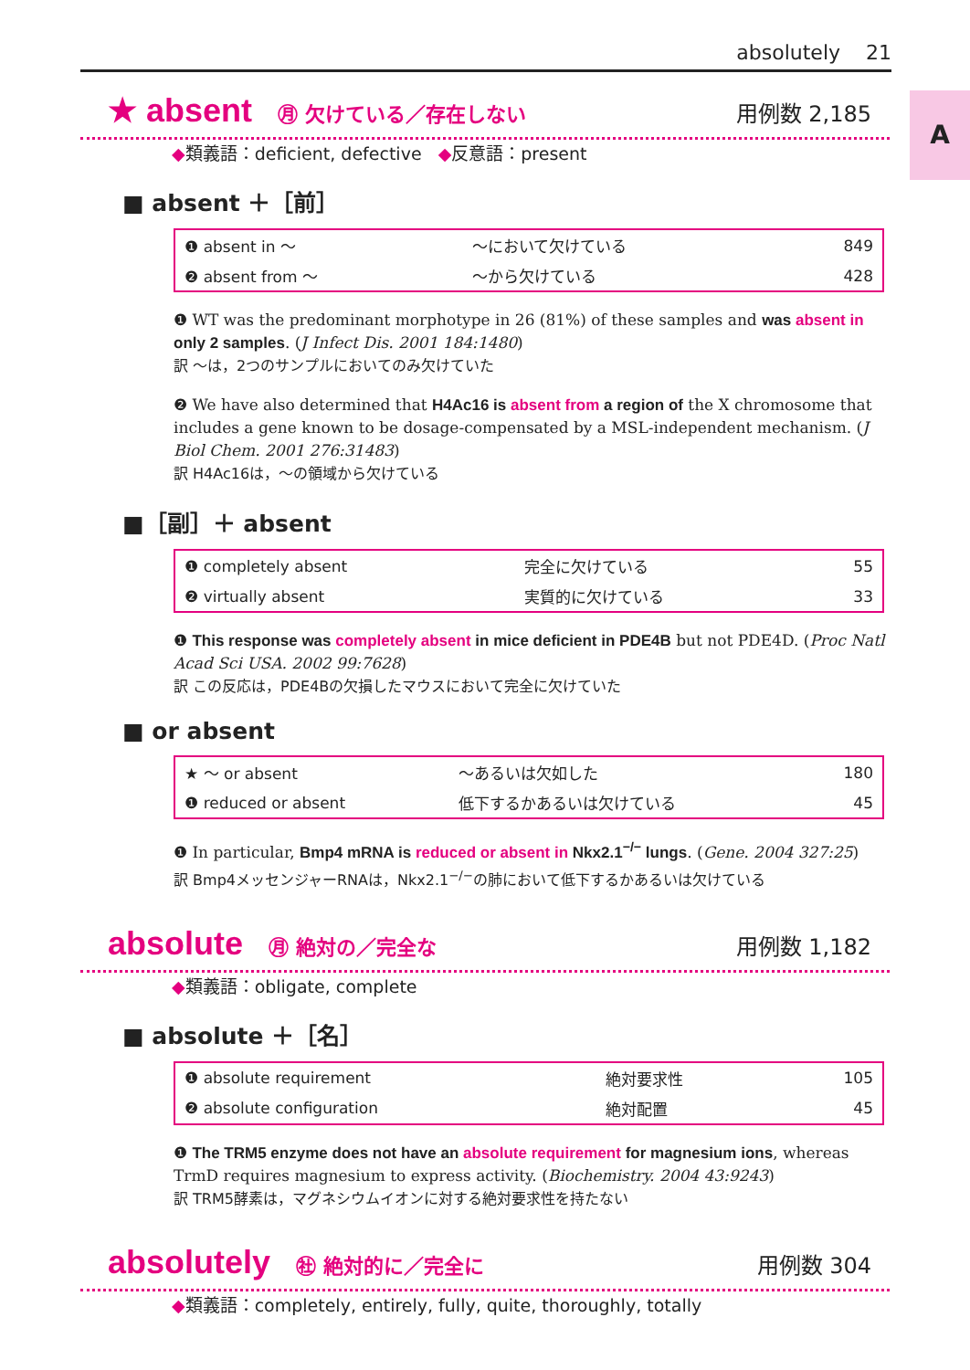absolutely 21
A
★ absent ㊊ 欠けている／存在しない 用例数 2,185
◆類義語：deficient, defective ◆反意語：present
■ absent ＋［前］
| ❶ absent in ～ | ～において欠けている | 849 |
| ❷ absent from ～ | ～から欠けている | 428 |
❶ WT was the predominant morphotype in 26 (81%) of these samples and was absent in only 2 samples. (J Infect Dis. 2001 184:1480)
訳 ～は，2つのサンプルにおいてのみ欠けていた
❷ We have also determined that H4Ac16 is absent from a region of the X chromosome that includes a gene known to be dosage-compensated by a MSL-independent mechanism. (J Biol Chem. 2001 276:31483)
訳 H4Ac16は，～の領域から欠けている
■［副］＋ absent
| ❶ completely absent | 完全に欠けている | 55 |
| ❷ virtually absent | 実質的に欠けている | 33 |
❶ This response was completely absent in mice deficient in PDE4B but not PDE4D. (Proc Natl Acad Sci USA. 2002 99:7628)
訳 この反応は，PDE4Bの欠損したマウスにおいて完全に欠けていた
■ or absent
| ★ ～ or absent | ～あるいは欠如した | 180 |
| ❶ reduced or absent | 低下するかあるいは欠けている | 45 |
❶ In particular, Bmp4 mRNA is reduced or absent in Nkx2.1<sup>−/−</sup> lungs. (Gene. 2004 327:25)
訳 Bmp4メッセンジャーRNAは，Nkx2.1<sup>−/−</sup>の肺において低下するかあるいは欠けている
absolute ㊊ 絶対の／完全な 用例数 1,182
◆類義語：obligate, complete
■ absolute ＋［名］
| ❶ absolute requirement | 絶対要求性 | 105 |
| ❷ absolute configuration | 絶対配置 | 45 |
❶ The TRM5 enzyme does not have an absolute requirement for magnesium ions, whereas TrmD requires magnesium to express activity. (Biochemistry. 2004 43:9243)
訳 TRM5酵素は，マグネシウムイオンに対する絶対要求性を持たない
absolutely ㊓ 絶対的に／完全に 用例数 304
◆類義語：completely, entirely, fully, quite, thoroughly, totally